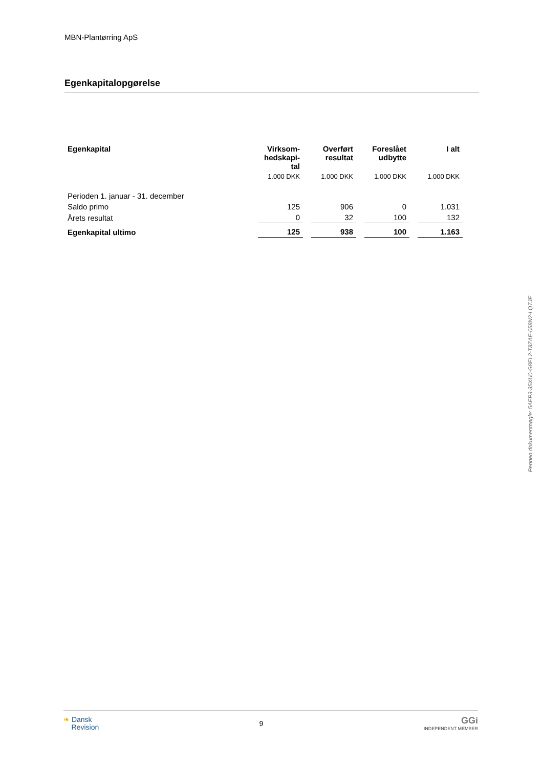MBN-Plantørring ApS
Egenkapitalopgørelse
| Egenkapital | Virksom- hedskapi- tal | Overført resultat | Foreslået udbytte | I alt |
| --- | --- | --- | --- | --- |
| | 1.000 DKK | 1.000 DKK | 1.000 DKK | 1.000 DKK |
| Perioden 1. januar - 31. december | | | | |
| Saldo primo | 125 | 906 | 0 | 1.031 |
| Årets resultat | 0 | 32 | 100 | 132 |
| Egenkapital ultimo | 125 | 938 | 100 | 1.163 |
Penneo dokumentnøgle: 5AEP3-35XU0-G8EL2-T8ZAE-058N2-LQTJE
❧ Dansk
Revision
9
GGi
INDEPENDENT MEMBER